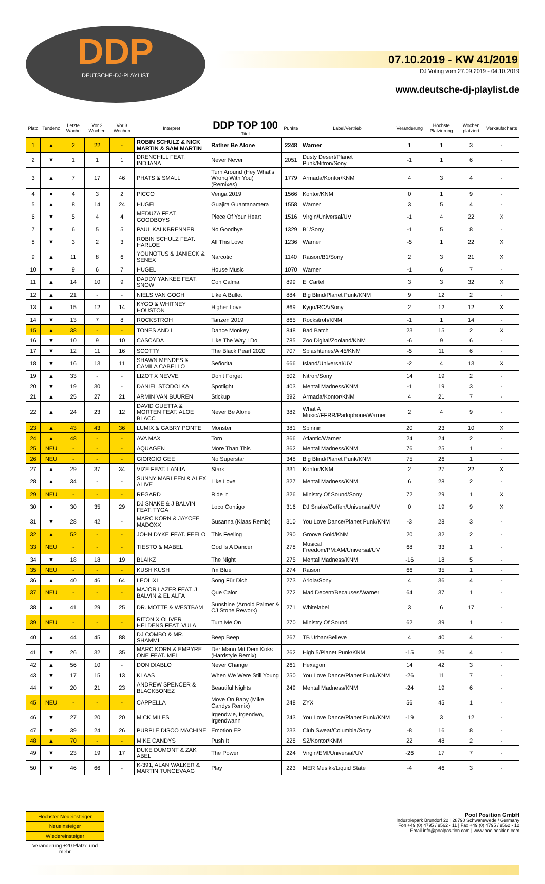DDP
DEUTSCHE-DJ-PLAYLIST
07.10.2019 - KW 41/2019
DJ Voting vom 27.09.2019 - 04.10.2019
www.deutsche-dj-playlist.de
| Platz | Tendenz | Letzte Woche | Vor 2 Wochen | Vor 3 Wochen | Interpret | DDP TOP 100 Titel | Punkte | Label/Vertrieb | Veränderung | Höchste Platzierung | Wochen platziert | Verkaufscharts |
| --- | --- | --- | --- | --- | --- | --- | --- | --- | --- | --- | --- | --- |
| 1 | ▲ | 2 | 22 | - | ROBIN SCHULZ & NICK MARTIN & SAM MARTIN | Rather Be Alone | 2248 | Warner | 1 | 1 | 3 | - |
| 2 | ▼ | 1 | 1 | 1 | DRENCHILL FEAT. INDIIANA | Never Never | 2051 | Dusty Desert/Planet Punk/Nitron/Sony | -1 | 1 | 6 | - |
| 3 | ▲ | 7 | 17 | 46 | PHATS & SMALL | Turn Around (Hey What's Wrong With You) (Remixes) | 1779 | Armada/Kontor/KNM | 4 | 3 | 4 | - |
| 4 | ● | 4 | 3 | 2 | PICCO | Venga 2019 | 1566 | Kontor/KNM | 0 | 1 | 9 | - |
| 5 | ▲ | 8 | 14 | 24 | HUGEL | Guajira Guantanamera | 1558 | Warner | 3 | 5 | 4 | - |
| 6 | ▼ | 5 | 4 | 4 | MEDUZA FEAT. GOODBOYS | Piece Of Your Heart | 1516 | Virgin/Universal/UV | -1 | 4 | 22 | X |
| 7 | ▼ | 6 | 5 | 5 | PAUL KALKBRENNER | No Goodbye | 1329 | B1/Sony | -1 | 5 | 8 | - |
| 8 | ▼ | 3 | 2 | 3 | ROBIN SCHULZ FEAT. HARLOE | All This Love | 1236 | Warner | -5 | 1 | 22 | X |
| 9 | ▲ | 11 | 8 | 6 | YOUNOTUS & JANIECK & SENEX | Narcotic | 1140 | Raison/B1/Sony | 2 | 3 | 21 | X |
| 10 | ▼ | 9 | 6 | 7 | HUGEL | House Music | 1070 | Warner | -1 | 6 | 7 | - |
| 11 | ▲ | 14 | 10 | 9 | DADDY YANKEE FEAT. SNOW | Con Calma | 899 | El Cartel | 3 | 3 | 32 | X |
| 12 | ▲ | 21 | - | - | NIELS VAN GOGH | Like A Bullet | 884 | Big Blind/Planet Punk/KNM | 9 | 12 | 2 | - |
| 13 | ▲ | 15 | 12 | 14 | KYGO & WHITNEY HOUSTON | Higher Love | 869 | Kygo/RCA/Sony | 2 | 12 | 12 | X |
| 14 | ▼ | 13 | 7 | 8 | ROCKSTROH | Tanzen 2019 | 865 | Rockstroh/KNM | -1 | 1 | 14 | - |
| 15 | ▲ | 38 | - | - | TONES AND I | Dance Monkey | 848 | Bad Batch | 23 | 15 | 2 | X |
| 16 | ▼ | 10 | 9 | 10 | CASCADA | Like The Way I Do | 785 | Zoo Digital/Zooland/KNM | -6 | 9 | 6 | - |
| 17 | ▼ | 12 | 11 | 16 | SCOTTY | The Black Pearl 2020 | 707 | Splashtunes/A 45/KNM | -5 | 11 | 6 | - |
| 18 | ▼ | 16 | 13 | 11 | SHAWN MENDES & CAMILA CABELLO | Señorita | 666 | Island/Universal/UV | -2 | 4 | 13 | X |
| 19 | ▲ | 33 | - | - | LIZOT X NEVVE | Don't Forget | 502 | Nitron/Sony | 14 | 19 | 2 | - |
| 20 | ▼ | 19 | 30 | - | DANIEL STODOLKA | Spotlight | 403 | Mental Madness/KNM | -1 | 19 | 3 | - |
| 21 | ▲ | 25 | 27 | 21 | ARMIN VAN BUUREN | Stickup | 392 | Armada/Kontor/KNM | 4 | 21 | 7 | - |
| 22 | ▲ | 24 | 23 | 12 | DAVID GUETTA & MORTEN FEAT. ALOE BLACC | Never Be Alone | 382 | What A Music//FFRR/Parlophone/Warner | 2 | 4 | 9 | - |
| 23 | ▲ | 43 | 43 | 36 | LUM!X & GABRY PONTE | Monster | 381 | Spinnin | 20 | 23 | 10 | X |
| 24 | ▲ | 48 | - | - | AVA MAX | Torn | 366 | Atlantic/Warner | 24 | 24 | 2 | - |
| 25 | NEU | - | - | - | AQUAGEN | More Than This | 362 | Mental Madness/KNM | 76 | 25 | 1 | - |
| 26 | NEU | - | - | - | GIORGIO GEE | No Superstar | 348 | Big Blind/Planet Punk/KNM | 75 | 26 | 1 | - |
| 27 | ▲ | 29 | 37 | 34 | VIZE FEAT. LANIIA | Stars | 331 | Kontor/KNM | 2 | 27 | 22 | X |
| 28 | ▲ | 34 | - | - | SUNNY MARLEEN & ALEX ALIVE | Like Love | 327 | Mental Madness/KNM | 6 | 28 | 2 | - |
| 29 | NEU | - | - | - | REGARD | Ride It | 326 | Ministry Of Sound/Sony | 72 | 29 | 1 | X |
| 30 | ● | 30 | 35 | 29 | DJ SNAKE & J BALVIN FEAT. TYGA | Loco Contigo | 316 | DJ Snake/Geffen/Universal/UV | 0 | 19 | 9 | X |
| 31 | ▼ | 28 | 42 | - | MARC KORN & JAYCEE MADOXX | Susanna (Klaas Remix) | 310 | You Love Dance/Planet Punk/KNM | -3 | 28 | 3 | - |
| 32 | ▲ | 52 | - | - | JOHN DYKE FEAT. FEELO | This Feeling | 290 | Groove Gold/KNM | 20 | 32 | 2 | - |
| 33 | NEU | - | - | - | TIËSTO & MABEL | God Is A Dancer | 278 | Musical Freedom/PM:AM/Universal/UV | 68 | 33 | 1 | - |
| 34 | ▼ | 18 | 18 | 19 | BLAIKZ | The Night | 275 | Mental Madness/KNM | -16 | 18 | 5 | - |
| 35 | NEU | - | - | - | KUSH KUSH | I'm Blue | 274 | Raison | 66 | 35 | 1 | - |
| 36 | ▲ | 40 | 46 | 64 | LEOLIXL | Song Für Dich | 273 | Ariola/Sony | 4 | 36 | 4 | - |
| 37 | NEU | - | - | - | MAJOR LAZER FEAT. J BALVIN & EL ALFA | Que Calor | 272 | Mad Decent/Becauses/Warner | 64 | 37 | 1 | - |
| 38 | ▲ | 41 | 29 | 25 | DR. MOTTE & WESTBAM | Sunshine (Arnold Palmer & CJ Stone Rework) | 271 | Whitelabel | 3 | 6 | 17 | - |
| 39 | NEU | - | - | - | RITON X OLIVER HELDENS FEAT. VULA | Turn Me On | 270 | Ministry Of Sound | 62 | 39 | 1 | - |
| 40 | ▲ | 44 | 45 | 88 | DJ COMBO & MR. SHAMMI | Beep Beep | 267 | TB Urban/Believe | 4 | 40 | 4 | - |
| 41 | ▼ | 26 | 32 | 35 | MARC KORN & EMPYRE ONE FEAT. MEL | Der Mann Mit Dem Koks (Hardstyle Remix) | 262 | High 5/Planet Punk/KNM | -15 | 26 | 4 | - |
| 42 | ▲ | 56 | 10 | - | DON DIABLO | Never Change | 261 | Hexagon | 14 | 42 | 3 | - |
| 43 | ▼ | 17 | 15 | 13 | KLAAS | When We Were Still Young | 250 | You Love Dance/Planet Punk/KNM | -26 | 11 | 7 | - |
| 44 | ▼ | 20 | 21 | 23 | ANDREW SPENCER & BLACKBONEZ | Beautiful Nights | 249 | Mental Madness/KNM | -24 | 19 | 6 | - |
| 45 | NEU | - | - | - | CAPPELLA | Move On Baby (Mike Candys Remix) | 248 | ZYX | 56 | 45 | 1 | - |
| 46 | ▼ | 27 | 20 | 20 | MICK MILES | Irgendwie, Irgendwo, Irgendwann | 243 | You Love Dance/Planet Punk/KNM | -19 | 3 | 12 | - |
| 47 | ▼ | 39 | 24 | 26 | PURPLE DISCO MACHINE | Emotion EP | 233 | Club Sweat/Columbia/Sony | -8 | 16 | 8 | - |
| 48 | ▲ | 70 | - | - | MIKE CANDYS | Push It | 228 | S2/Kontor/KNM | 22 | 48 | 2 | - |
| 49 | ▼ | 23 | 19 | 17 | DUKE DUMONT & ZAK ABEL | The Power | 224 | Virgin/EMI/Universal/UV | -26 | 17 | 7 | - |
| 50 | ▼ | 46 | 66 | - | K-391, ALAN WALKER & MARTIN TUNGEVAAG | Play | 223 | MER Musikk/Liquid State | -4 | 46 | 3 | - |
Höchster Neueinsteiger
Neueinsteiger
Wiedereinsteiger
Veränderung +20 Plätze und mehr
Pool Position GmbH
Industriepark Brundorf 22 | 28790 Schwanewede / Germany
Fon +49 (0) 4795 / 9562 - 11 | Fax +49 (0) 4795 / 9562 - 12
Email info@poolposition.com | www.poolposition.com